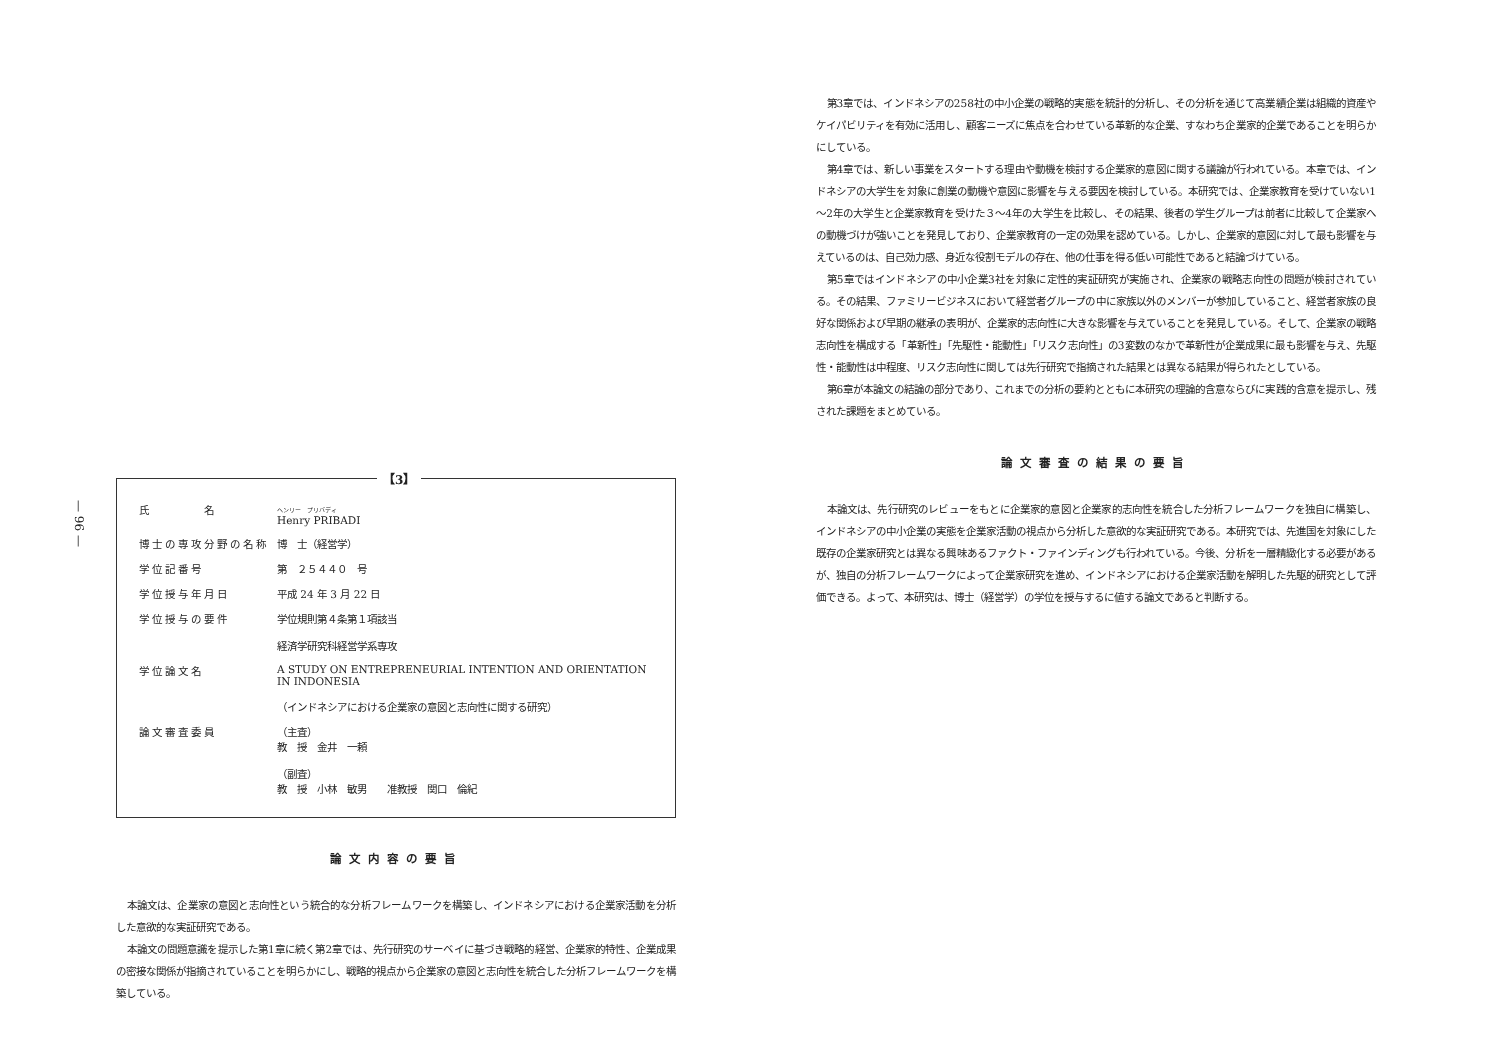— 96 —
【3】
| 氏 名 | ヘンリー プリバディ Henry PRIBADI |
| 博士の専攻分野の名称 | 博 士（経営学） |
| 学位記番号 | 第 ２５４４０ 号 |
| 学位授与年月日 | 平成 24 年 3 月 22 日 |
| 学位授与の要件 | 学位規則第４条第１項該当 経済学研究科経営学系専攻 |
| 学位論文名 | A STUDY ON ENTREPRENEURIAL INTENTION AND ORIENTATION IN INDONESIA （インドネシアにおける企業家の意図と志向性に関する研究） |
| 論文審査委員 | （主査） 教 授 金井 一頼 （副査） 教 授 小林 敏男 准教授 関口 倫紀 |
論文内容の要旨
本論文は、企業家の意図と志向性という統合的な分析フレームワークを構築し、インドネシアにおける企業家活動を分析した意欲的な実証研究である。
本論文の問題意識を提示した第1章に続く第2章では、先行研究のサーベイに基づき戦略的経営、企業家的特性、企業成果の密接な関係が指摘されていることを明らかにし、戦略的視点から企業家の意図と志向性を統合した分析フレームワークを構築している。
第3章では、インドネシアの258社の中小企業の戦略的実態を統計的分析し、その分析を通じて高業績企業は組織的資産やケイパビリティを有効に活用し、顧客ニーズに焦点を合わせている革新的な企業、すなわち企業家的企業であることを明らかにしている。
第4章では、新しい事業をスタートする理由や動機を検討する企業家的意図に関する議論が行われている。本章では、インドネシアの大学生を対象に創業の動機や意図に影響を与える要因を検討している。本研究では、企業家教育を受けていない1～2年の大学生と企業家教育を受けた３～4年の大学生を比較し、その結果、後者の学生グループは前者に比較して企業家への動機づけが強いことを発見しており、企業家教育の一定の効果を認めている。しかし、企業家的意図に対して最も影響を与えているのは、自己効力感、身近な役割モデルの存在、他の仕事を得る低い可能性であると結論づけている。
第5章ではインドネシアの中小企業3社を対象に定性的実証研究が実施され、企業家の戦略志向性の問題が検討されている。その結果、ファミリービジネスにおいて経営者グループの中に家族以外のメンバーが参加していること、経営者家族の良好な関係および早期の継承の表明が、企業家的志向性に大きな影響を与えていることを発見している。そして、企業家の戦略志向性を構成する「革新性」「先駆性・能動性」「リスク志向性」の3変数のなかで革新性が企業成果に最も影響を与え、先駆性・能動性は中程度、リスク志向性に関しては先行研究で指摘された結果とは異なる結果が得られたとしている。
第6章が本論文の結論の部分であり、これまでの分析の要約とともに本研究の理論的含意ならびに実践的含意を提示し、残された課題をまとめている。
論文審査の結果の要旨
本論文は、先行研究のレビューをもとに企業家的意図と企業家的志向性を統合した分析フレームワークを独自に構築し、インドネシアの中小企業の実態を企業家活動の視点から分析した意欲的な実証研究である。本研究では、先進国を対象にした既存の企業家研究とは異なる興味あるファクト・ファインディングも行われている。今後、分析を一層精緻化する必要があるが、独自の分析フレームワークによって企業家研究を進め、インドネシアにおける企業家活動を解明した先駆的研究として評価できる。よって、本研究は、博士（経営学）の学位を授与するに値する論文であると判断する。